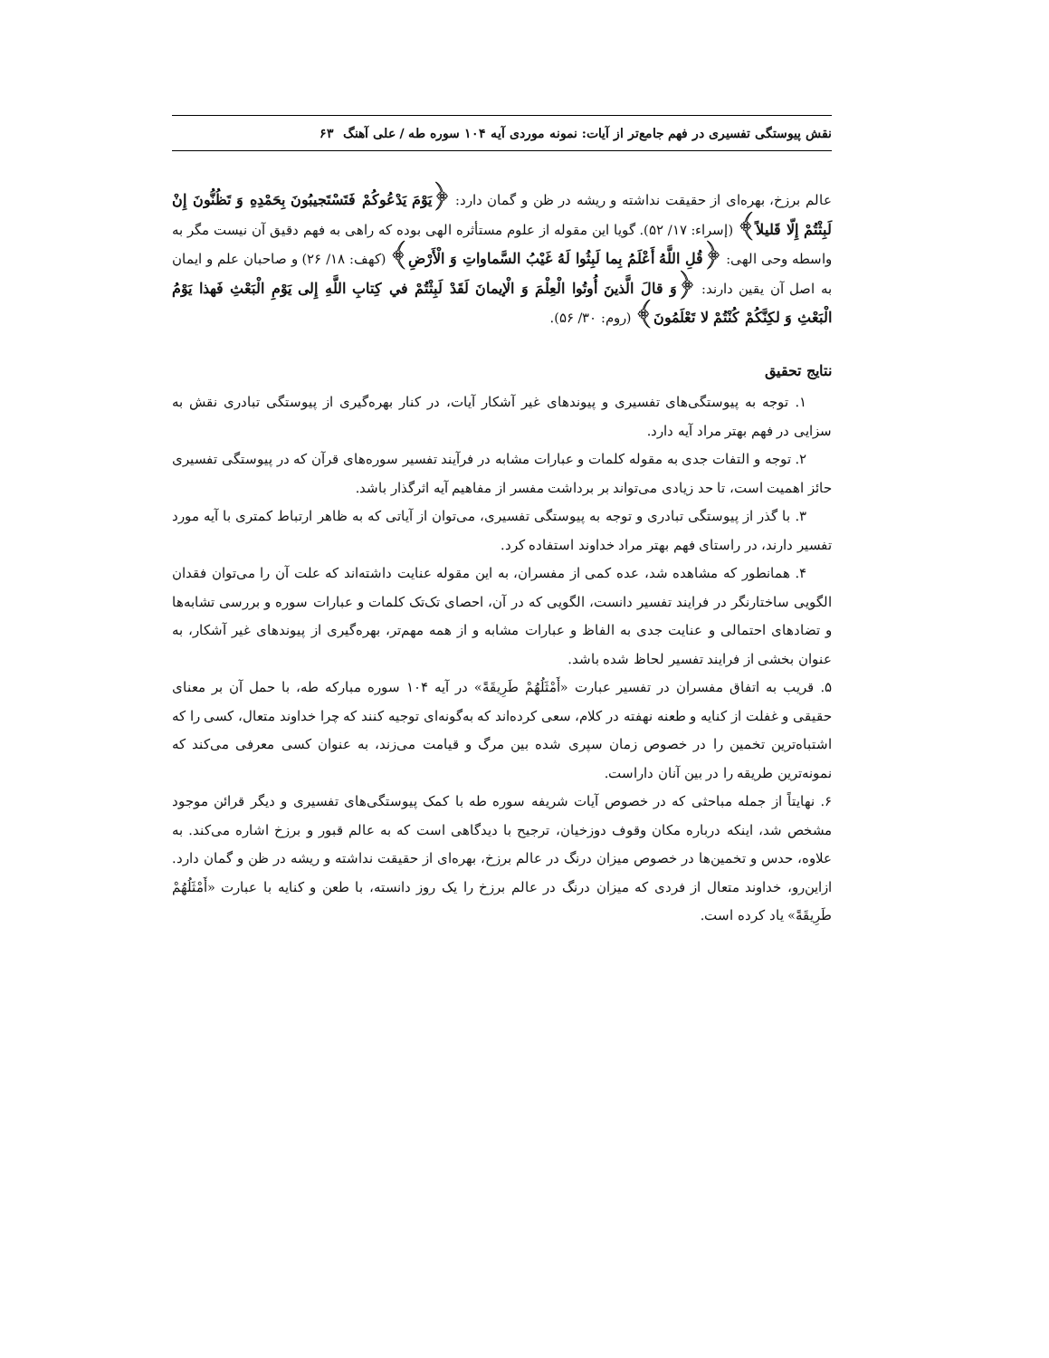نقش پیوستگی تفسیری در فهم جامع‌تر از آیات: نمونه موردی آیه ۱۰۴ سوره طه / علی آهنگ ۶۳
عالم برزخ، بهره‌ای از حقیقت نداشته و ریشه در ظن و گمان دارد: ﴿يَوْمَ يَدْعُوكُمْ فَتَسْتَجيبُونَ بِحَمْدِهِ وَ تَظُنُّونَ إِنْ لَبِثْتُمْ إِلّا قَليلاً﴾ (إسراء: ۱۷/ ۵۲). گویا این مقوله از علوم مستأثره الهی بوده که راهی به فهم دقیق آن نیست مگر به واسطه وحی الهی: ﴿قُلِ اللَّهُ أَعْلَمُ بِما لَبِثُوا لَهُ غَيْبُ السَّماواتِ وَ الْأَرْضِ﴾ (کهف: ۱۸/ ۲۶) و صاحبان علم و ایمان به اصل آن یقین دارند: ﴿وَ قالَ الَّذينَ أُوتُوا الْعِلْمَ وَ الْإيمانَ لَقَدْ لَبِثْتُمْ في كِتابِ اللَّهِ إِلى يَوْمِ الْبَعْثِ فَهذا يَوْمُ الْبَعْثِ وَ لكِنَّكُمْ كُنْتُمْ لا تَعْلَمُونَ﴾ (روم: ۳۰/ ۵۶).
نتایج تحقیق
۱. توجه به پیوستگی‌های تفسیری و پیوندهای غیر آشکار آیات، در کنار بهره‌گیری از پیوستگی تبادری نقش به سزایی در فهم بهتر مراد آیه دارد.
۲. توجه و التفات جدی به مقوله کلمات و عبارات مشابه در فرآیند تفسیر سوره‌های قرآن که در پیوستگی تفسیری حائز اهمیت است، تا حد زیادی می‌تواند بر برداشت مفسر از مفاهیم آیه اثرگذار باشد.
۳. با گذر از پیوستگی تبادری و توجه به پیوستگی تفسیری، می‌توان از آیاتی که به ظاهر ارتباط کمتری با آیه مورد تفسیر دارند، در راستای فهم بهتر مراد خداوند استفاده کرد.
۴. همانطور که مشاهده شد، عده کمی از مفسران، به این مقوله عنایت داشته‌اند که علت آن را می‌توان فقدان الگویی ساختارنگر در فرایند تفسیر دانست، الگویی که در آن، احصای تک‌تک کلمات و عبارات سوره و بررسی تشابه‌ها و تضادهای احتمالی و عنایت جدی به الفاظ و عبارات مشابه و از همه مهم‌تر، بهره‌گیری از پیوندهای غیر آشکار، به عنوان بخشی از فرایند تفسیر لحاظ شده باشد.
۵. قریب به اتفاق مفسران در تفسیر عبارت «أَمْثَلُهُمْ طَرِيقَةً» در آیه ۱۰۴ سوره مبارکه طه، با حمل آن بر معنای حقیقی و غفلت از کنایه و طعنه نهفته در کلام، سعی کرده‌اند که به‌گونه‌ای توجیه کنند که چرا خداوند متعال، کسی را که اشتباه‌ترین تخمین را در خصوص زمان سپری شده بین مرگ و قیامت می‌زند، به عنوان کسی معرفی می‌کند که نمونه‌ترین طریقه را در بین آنان داراست.
۶. نهایتاً از جمله مباحثی که در خصوص آیات شریفه سوره طه با کمک پیوستگی‌های تفسیری و دیگر قرائن موجود مشخص شد، اینکه درباره مکان وقوف دوزخیان، ترجیح با دیدگاهی است که به عالم قبور و برزخ اشاره می‌کند. به علاوه، حدس و تخمین‌ها در خصوص میزان درنگ در عالم برزخ، بهره‌ای از حقیقت نداشته و ریشه در ظن و گمان دارد. ازاین‌رو، خداوند متعال از فردی که میزان درنگ در عالم برزخ را یک روز دانسته، با طعن و کنایه با عبارت «أَمْثَلُهُمْ طَرِيقَةً» یاد کرده است.